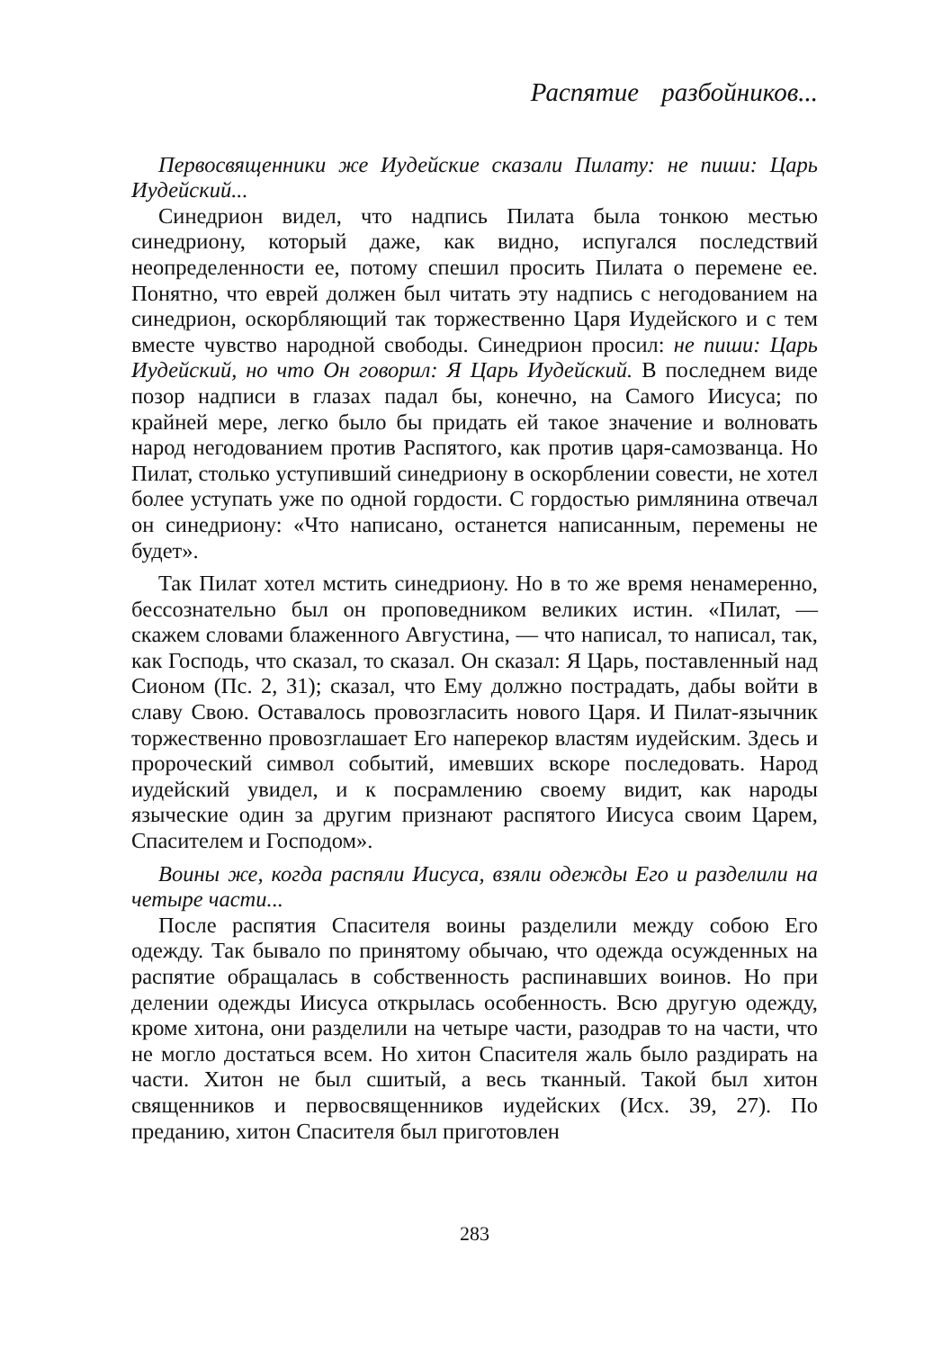Распятие разбойников...
Первосвященники же Иудейские сказали Пилату: не пиши: Царь Иудейский...
Синедрион видел, что надпись Пилата была тонкою местью синедриону, который даже, как видно, испугался последствий неопределенности ее, потому спешил просить Пилата о перемене ее. Понятно, что еврей должен был читать эту надпись с негодованием на синедрион, оскорбляющий так торжественно Царя Иудейского и с тем вместе чувство народной свободы. Синедрион просил: не пиши: Царь Иудейский, но что Он говорил: Я Царь Иудейский. В последнем виде позор надписи в глазах падал бы, конечно, на Самого Иисуса; по крайней мере, легко было бы придать ей такое значение и волновать народ негодованием против Распятого, как против царя-самозванца. Но Пилат, столько уступивший синедриону в оскорблении совести, не хотел более уступать уже по одной гордости. С гордостью римлянина отвечал он синедриону: «Что написано, останется написанным, перемены не будет».
Так Пилат хотел мстить синедриону. Но в то же время ненамеренно, бессознательно был он проповедником великих истин. «Пилат, — скажем словами блаженного Августина, — что написал, то написал, так, как Господь, что сказал, то сказал. Он сказал: Я Царь, поставленный над Сионом (Пс. 2, 31); сказал, что Ему должно пострадать, дабы войти в славу Свою. Оставалось провозгласить нового Царя. И Пилат-язычник торжественно провозглашает Его наперекор властям иудейским. Здесь и пророческий символ событий, имевших вскоре последовать. Народ иудейский увидел, и к посрамлению своему видит, как народы языческие один за другим признают распятого Иисуса своим Царем, Спасителем и Господом».
Воины же, когда распяли Иисуса, взяли одежды Его и разделили на четыре части...
После распятия Спасителя воины разделили между собою Его одежду. Так бывало по принятому обычаю, что одежда осужденных на распятие обращалась в собственность распинавших воинов. Но при делении одежды Иисуса открылась особенность. Всю другую одежду, кроме хитона, они разделили на четыре части, разодрав то на части, что не могло достаться всем. Но хитон Спасителя жаль было раздирать на части. Хитон не был сшитый, а весь тканный. Такой был хитон священников и первосвященников иудейских (Исх. 39, 27). По преданию, хитон Спасителя был приготовлен
283